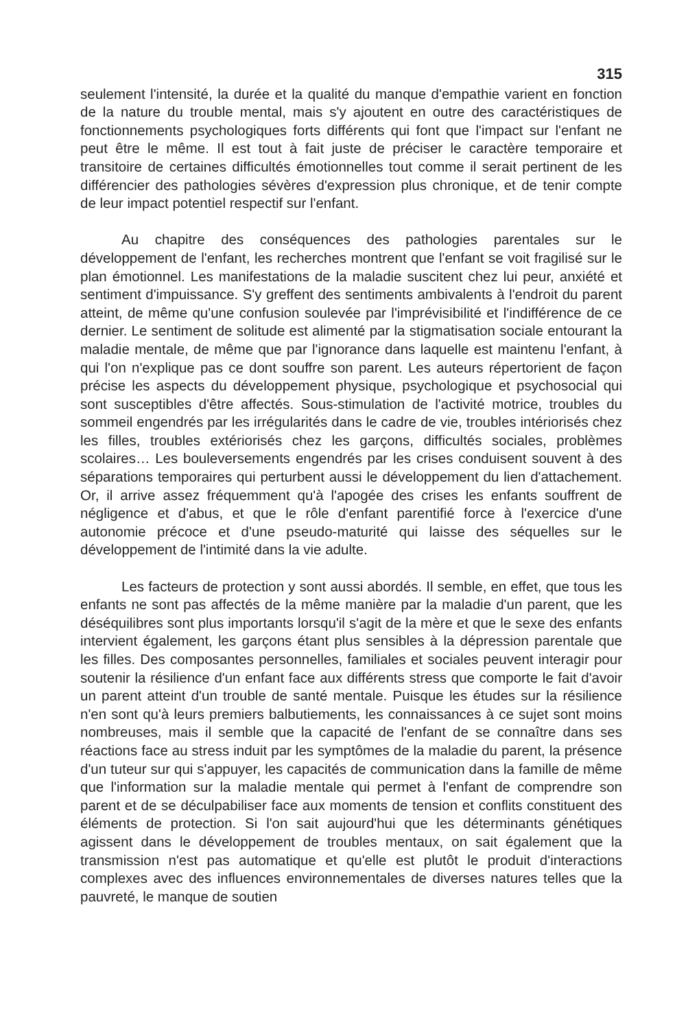315
seulement l'intensité, la durée et la qualité du manque d'empathie varient en fonction de la nature du trouble mental, mais s'y ajoutent en outre des caractéristiques de fonctionnements psychologiques forts différents qui font que l'impact sur l'enfant ne peut être le même. Il est tout à fait juste de préciser le caractère temporaire et transitoire de certaines difficultés émotionnelles tout comme il serait pertinent de les différencier des pathologies sévères d'expression plus chronique, et de tenir compte de leur impact potentiel respectif sur l'enfant.
Au chapitre des conséquences des pathologies parentales sur le développement de l'enfant, les recherches montrent que l'enfant se voit fragilisé sur le plan émotionnel. Les manifestations de la maladie suscitent chez lui peur, anxiété et sentiment d'impuissance. S'y greffent des sentiments ambivalents à l'endroit du parent atteint, de même qu'une confusion soulevée par l'imprévisibilité et l'indifférence de ce dernier. Le sentiment de solitude est alimenté par la stigmatisation sociale entourant la maladie mentale, de même que par l'ignorance dans laquelle est maintenu l'enfant, à qui l'on n'explique pas ce dont souffre son parent. Les auteurs répertorient de façon précise les aspects du développement physique, psychologique et psychosocial qui sont susceptibles d'être affectés. Sous-stimulation de l'activité motrice, troubles du sommeil engendrés par les irrégularités dans le cadre de vie, troubles intériorisés chez les filles, troubles extériorisés chez les garçons, difficultés sociales, problèmes scolaires… Les bouleversements engendrés par les crises conduisent souvent à des séparations temporaires qui perturbent aussi le développement du lien d'attachement. Or, il arrive assez fréquemment qu'à l'apogée des crises les enfants souffrent de négligence et d'abus, et que le rôle d'enfant parentifié force à l'exercice d'une autonomie précoce et d'une pseudo-maturité qui laisse des séquelles sur le développement de l'intimité dans la vie adulte.
Les facteurs de protection y sont aussi abordés. Il semble, en effet, que tous les enfants ne sont pas affectés de la même manière par la maladie d'un parent, que les déséquilibres sont plus importants lorsqu'il s'agit de la mère et que le sexe des enfants intervient également, les garçons étant plus sensibles à la dépression parentale que les filles. Des composantes personnelles, familiales et sociales peuvent interagir pour soutenir la résilience d'un enfant face aux différents stress que comporte le fait d'avoir un parent atteint d'un trouble de santé mentale. Puisque les études sur la résilience n'en sont qu'à leurs premiers balbutiements, les connaissances à ce sujet sont moins nombreuses, mais il semble que la capacité de l'enfant de se connaître dans ses réactions face au stress induit par les symptômes de la maladie du parent, la présence d'un tuteur sur qui s'appuyer, les capacités de communication dans la famille de même que l'information sur la maladie mentale qui permet à l'enfant de comprendre son parent et de se déculpabiliser face aux moments de tension et conflits constituent des éléments de protection. Si l'on sait aujourd'hui que les déterminants génétiques agissent dans le développement de troubles mentaux, on sait également que la transmission n'est pas automatique et qu'elle est plutôt le produit d'interactions complexes avec des influences environnementales de diverses natures telles que la pauvreté, le manque de soutien